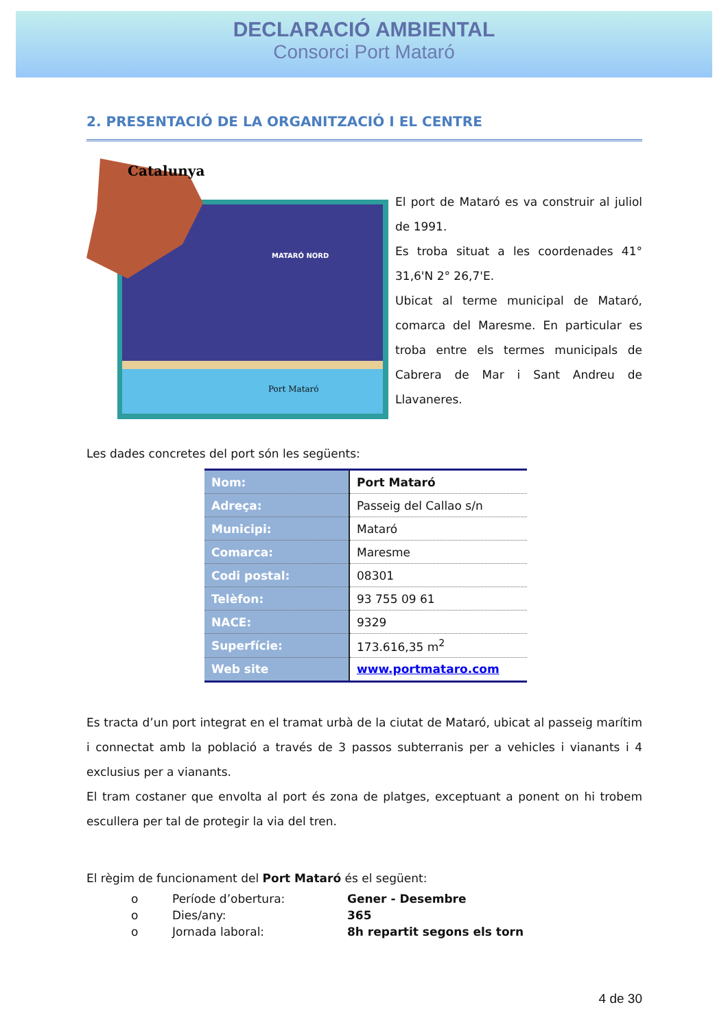DECLARACIÓ AMBIENTAL
Consorci Port Mataró
2. PRESENTACIÓ DE LA ORGANITZACIÓ I EL CENTRE
Catalunya
MATARÓ NORD
Port Mataró
El port de Mataró es va construir al juliol de 1991.
Es troba situat a les coordenades 41° 31,6'N 2° 26,7'E.
Ubicat al terme municipal de Mataró, comarca del Maresme. En particular es troba entre els termes municipals de Cabrera de Mar i Sant Andreu de Llavaneres.
Les dades concretes del port són les següents:
| Nom: | Port Mataró |
| Adreça: | Passeig del Callao s/n |
| Municipi: | Mataró |
| Comarca: | Maresme |
| Codi postal: | 08301 |
| Telèfon: | 93 755 09 61 |
| NACE: | 9329 |
| Superfície: | 173.616,35 m<sup>2</sup> |
| Web site | www.portmataro.com |
Es tracta d’un port integrat en el tramat urbà de la ciutat de Mataró, ubicat al passeig marítim i connectat amb la població a través de 3 passos subterranis per a vehicles i vianants i 4 exclusius per a vianants.
El tram costaner que envolta al port és zona de platges, exceptuant a ponent on hi trobem escullera per tal de protegir la via del tren.
El règim de funcionament del Port Mataró és el següent:
o Període d’obertura: Gener - Desembre
o Dies/any: 365
o Jornada laboral: 8h repartit segons els torn
4 de 30